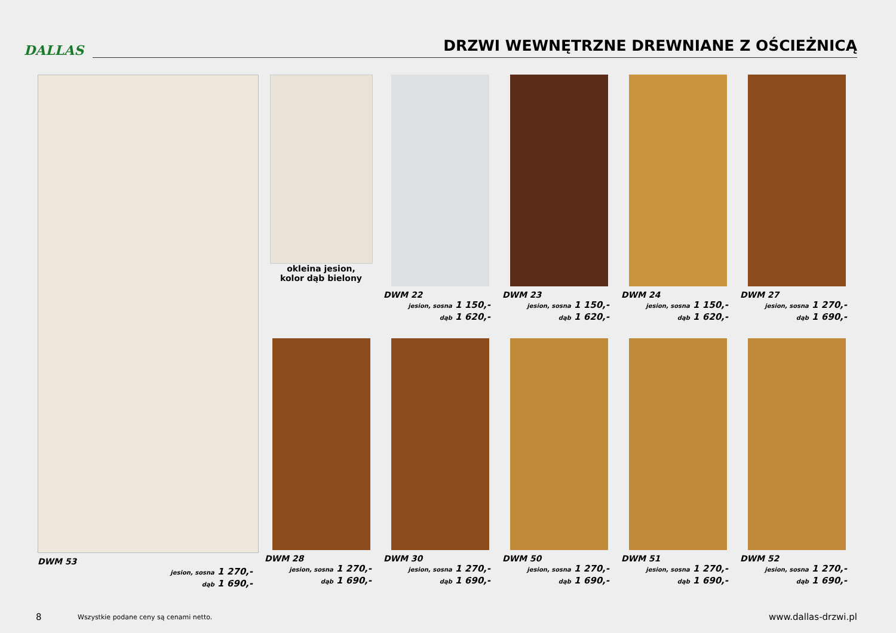DALLAS
DRZWI WEWNĘTRZNE DREWNIANE Z OŚCIEŻNICĄ
DWM 53
jesion, sosna 1 270,-
dąb 1 690,-
okleina jesion,
kolor dąb bielony
DWM 22
jesion, sosna 1 150,-
dąb 1 620,-
DWM 23
jesion, sosna 1 150,-
dąb 1 620,-
DWM 24
jesion, sosna 1 150,-
dąb 1 620,-
DWM 27
jesion, sosna 1 270,-
dąb 1 690,-
DWM 28
jesion, sosna 1 270,-
dąb 1 690,-
DWM 30
jesion, sosna 1 270,-
dąb 1 690,-
DWM 50
jesion, sosna 1 270,-
dąb 1 690,-
DWM 51
jesion, sosna 1 270,-
dąb 1 690,-
DWM 52
jesion, sosna 1 270,-
dąb 1 690,-
8 Wszystkie podane ceny są cenami netto. www.dallas-drzwi.pl